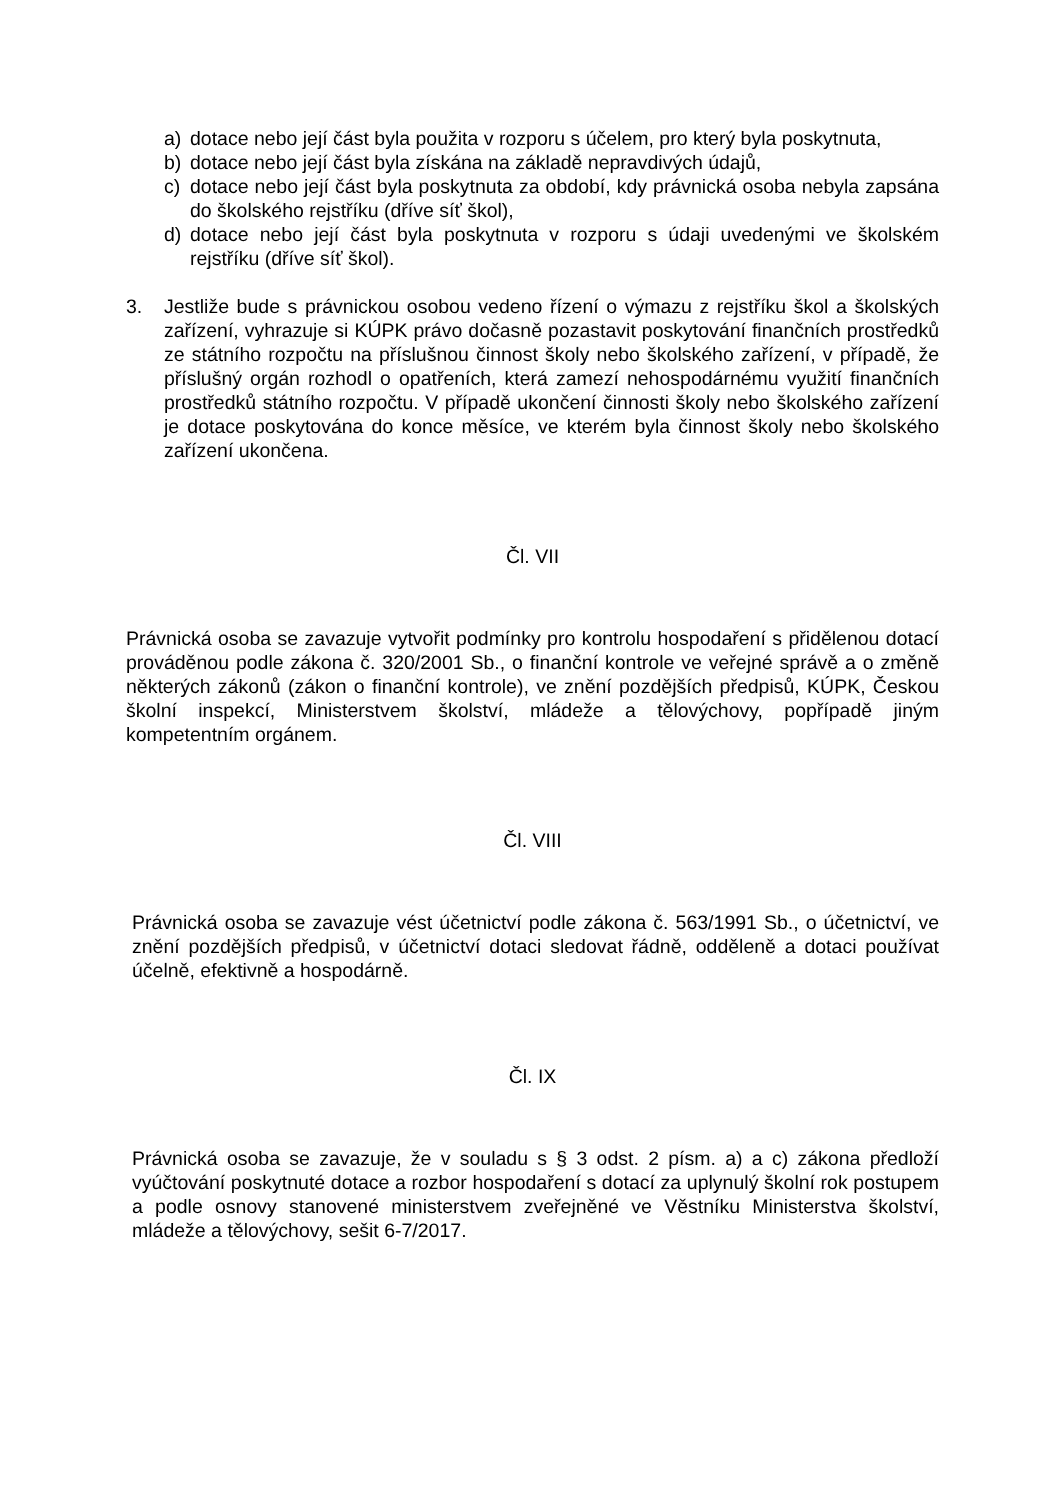a) dotace nebo její část byla použita v rozporu s účelem, pro který byla poskytnuta,
b) dotace nebo její část byla získána na základě nepravdivých údajů,
c) dotace nebo její část byla poskytnuta za období, kdy právnická osoba nebyla zapsána do školského rejstříku (dříve síť škol),
d) dotace nebo její část byla poskytnuta v rozporu s údaji uvedenými ve školském rejstříku (dříve síť škol).
3. Jestliže bude s právnickou osobou vedeno řízení o výmazu z rejstříku škol a školských zařízení, vyhrazuje si KÚPK právo dočasně pozastavit poskytování finančních prostředků ze státního rozpočtu na příslušnou činnost školy nebo školského zařízení, v případě, že příslušný orgán rozhodl o opatřeních, která zamezí nehospodárnému využití finančních prostředků státního rozpočtu. V případě ukončení činnosti školy nebo školského zařízení je dotace poskytována do konce měsíce, ve kterém byla činnost školy nebo školského zařízení ukončena.
Čl. VII
Právnická osoba se zavazuje vytvořit podmínky pro kontrolu hospodaření s přidělenou dotací prováděnou podle zákona č. 320/2001 Sb., o finanční kontrole ve veřejné správě a o změně některých zákonů (zákon o finanční kontrole), ve znění pozdějších předpisů, KÚPK, Českou školní inspekcí, Ministerstvem školství, mládeže a tělovýchovy, popřípadě jiným kompetentním orgánem.
Čl. VIII
Právnická osoba se zavazuje vést účetnictví podle zákona č. 563/1991 Sb., o účetnictví, ve znění pozdějších předpisů, v účetnictví dotaci sledovat řádně, odděleně a dotaci používat účelně, efektivně a hospodárně.
Čl. IX
Právnická osoba se zavazuje, že v souladu s § 3 odst. 2 písm. a) a c) zákona předloží vyúčtování poskytnuté dotace a rozbor hospodaření s dotací za uplynulý školní rok postupem a podle osnovy stanovené ministerstvem zveřejněné ve Věstníku Ministerstva školství, mládeže a tělovýchovy, sešit 6-7/2017.